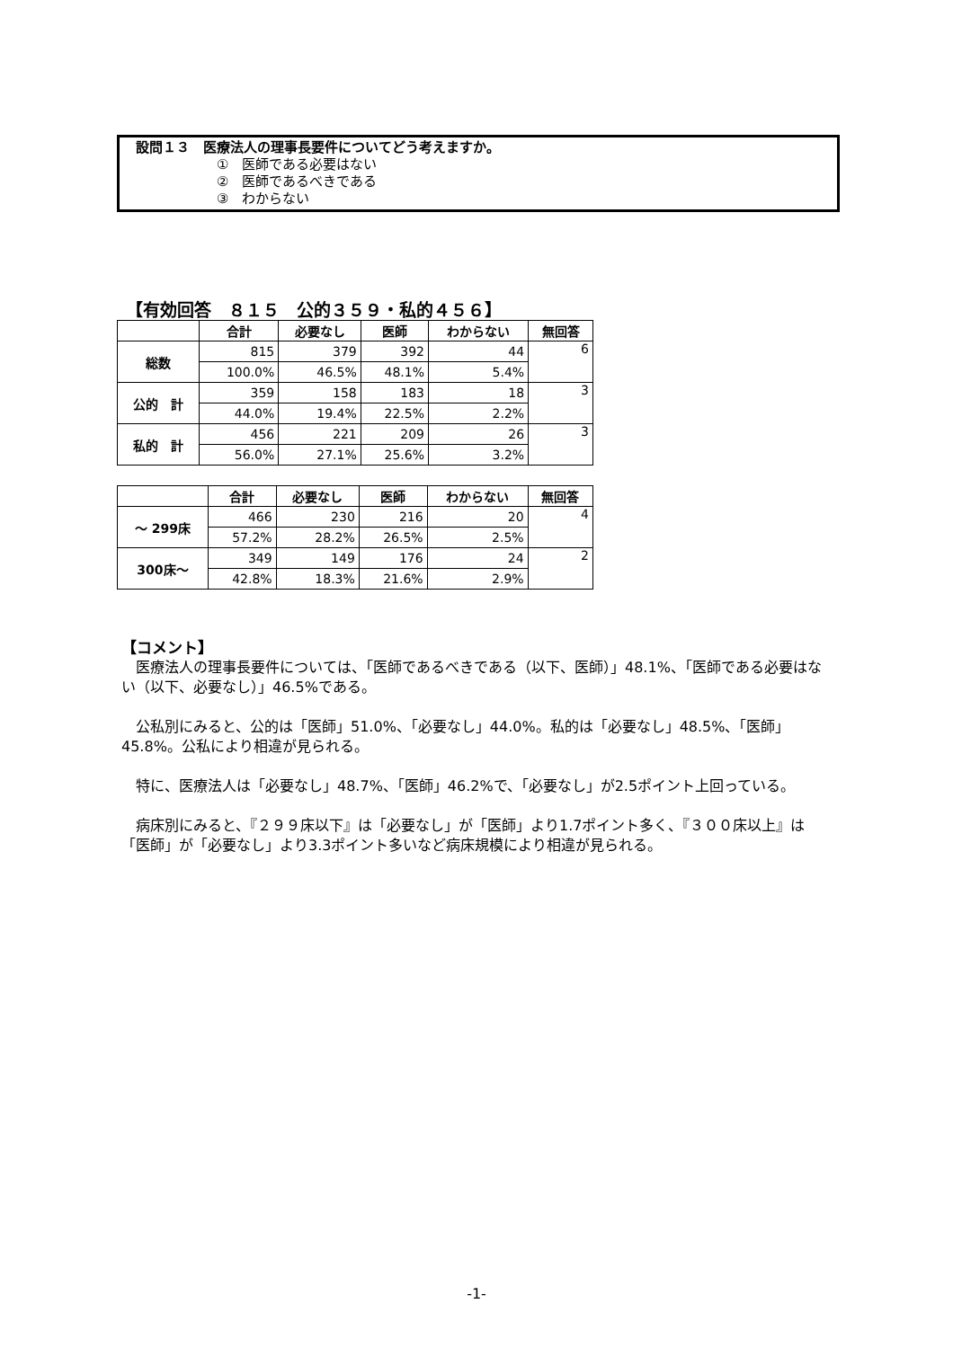設問１３　医療法人の理事長要件についてどう考えますか。
①　医師である必要はない
②　医師であるべきである
③　わからない
【有効回答　８１５　公的３５９・私的４５６】
| | 合計 | 必要なし | 医師 | わからない | 無回答 |
| --- | --- | --- | --- | --- | --- |
| 総数 | 815 | 379 | 392 | 44 | 6 |
| | 100.0% | 46.5% | 48.1% | 5.4% | |
| 公的 計 | 359 | 158 | 183 | 18 | 3 |
| | 44.0% | 19.4% | 22.5% | 2.2% | |
| 私的 計 | 456 | 221 | 209 | 26 | 3 |
| | 56.0% | 27.1% | 25.6% | 3.2% | |
| | 合計 | 必要なし | 医師 | わからない | 無回答 |
| --- | --- | --- | --- | --- | --- |
| ～ 299床 | 466 | 230 | 216 | 20 | 4 |
| | 57.2% | 28.2% | 26.5% | 2.5% | |
| 300床～ | 349 | 149 | 176 | 24 | 2 |
| | 42.8% | 18.3% | 21.6% | 2.9% | |
【コメント】
医療法人の理事長要件については、「医師であるべきである（以下、医師）」48.1%、「医師である必要はない（以下、必要なし）」46.5%である。
公私別にみると、公的は「医師」51.0%、「必要なし」44.0%。私的は「必要なし」48.5%、「医師」45.8%。公私により相違が見られる。
特に、医療法人は「必要なし」48.7%、「医師」46.2%で、「必要なし」が2.5ポイント上回っている。
病床別にみると、『２９９床以下』は「必要なし」が「医師」より1.7ポイント多く、『３００床以上』は「医師」が「必要なし」より3.3ポイント多いなど病床規模により相違が見られる。
-1-